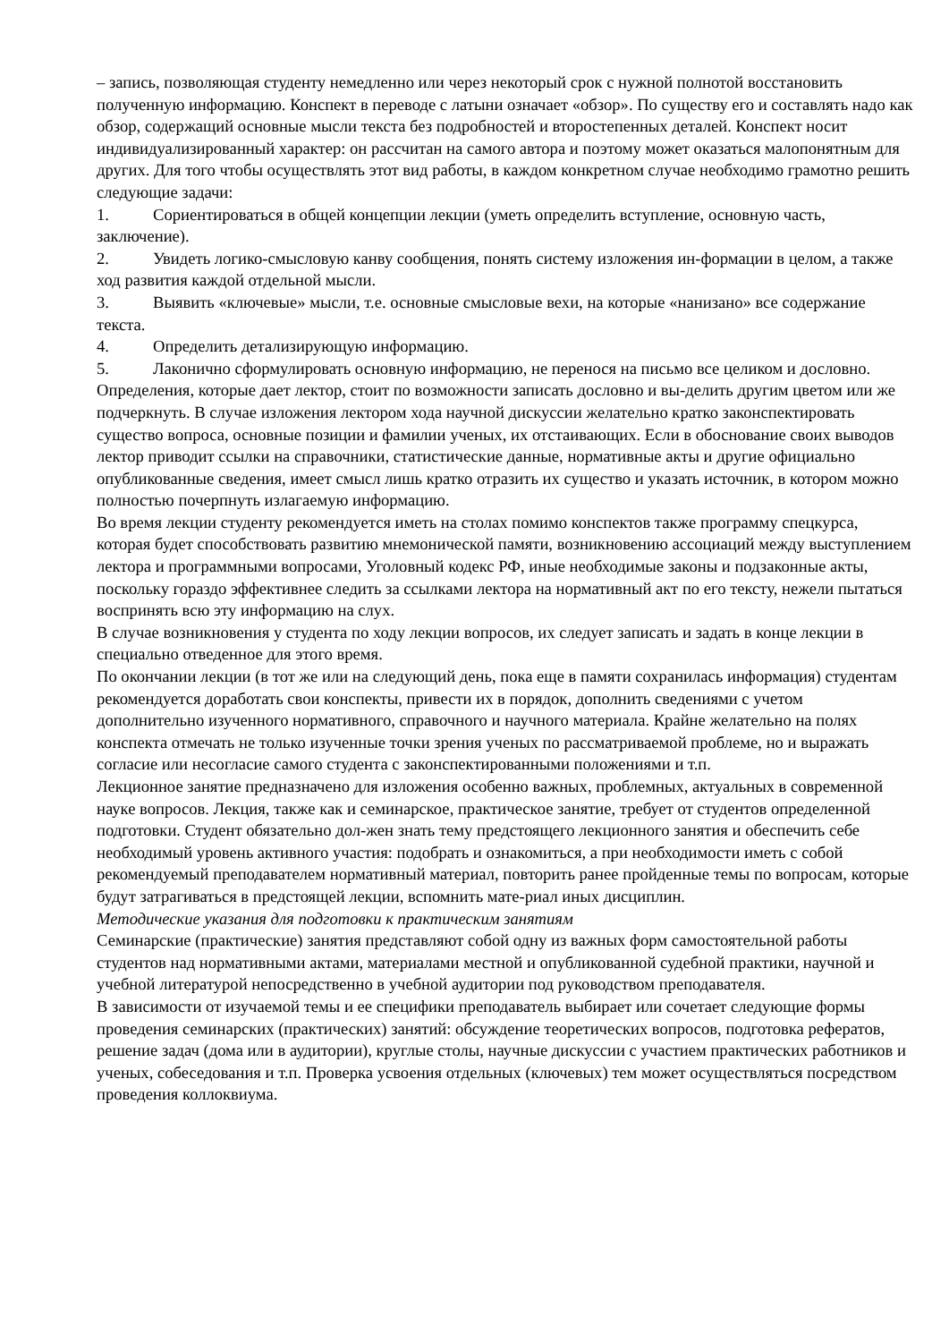– запись, позволяющая студенту немедленно или через некоторый срок с нужной полнотой восстановить полученную информацию. Конспект в переводе с латыни означает «обзор». По существу его и составлять надо как обзор, содержащий основные мысли текста без подробностей и второстепенных деталей. Конспект носит индивидуализированный характер: он рассчитан на самого автора и поэтому может оказаться малопонятным для других. Для того чтобы осуществлять этот вид работы, в каждом конкретном случае необходимо грамотно решить следующие задачи:
1. Сориентироваться в общей концепции лекции (уметь определить вступление, основную часть, заключение).
2. Увидеть логико-смысловую канву сообщения, понять систему изложения ин-формации в целом, а также ход развития каждой отдельной мысли.
3. Выявить «ключевые» мысли, т.е. основные смысловые вехи, на которые «нанизано» все содержание текста.
4. Определить детализирующую информацию.
5. Лаконично сформулировать основную информацию, не перенося на письмо все целиком и дословно.
Определения, которые дает лектор, стоит по возможности записать дословно и вы-делить другим цветом или же подчеркнуть. В случае изложения лектором хода научной дискуссии желательно кратко законспектировать существо вопроса, основные позиции и фамилии ученых, их отстаивающих. Если в обоснование своих выводов лектор приводит ссылки на справочники, статистические данные, нормативные акты и другие официально опубликованные сведения, имеет смысл лишь кратко отразить их существо и указать источник, в котором можно полностью почерпнуть излагаемую информацию.
Во время лекции студенту рекомендуется иметь на столах помимо конспектов также программу спецкурса, которая будет способствовать развитию мнемонической памяти, возникновению ассоциаций между выступлением лектора и программными вопросами, Уголовный кодекс РФ, иные необходимые законы и подзаконные акты, поскольку гораздо эффективнее следить за ссылками лектора на нормативный акт по его тексту, нежели пытаться воспринять всю эту информацию на слух.
В случае возникновения у студента по ходу лекции вопросов, их следует записать и задать в конце лекции в специально отведенное для этого время.
По окончании лекции (в тот же или на следующий день, пока еще в памяти сохранилась информация) студентам рекомендуется доработать свои конспекты, привести их в порядок, дополнить сведениями с учетом дополнительно изученного нормативного, справочного и научного материала. Крайне желательно на полях конспекта отмечать не только изученные точки зрения ученых по рассматриваемой проблеме, но и выражать согласие или несогласие самого студента с законспектированными положениями и т.п.
Лекционное занятие предназначено для изложения особенно важных, проблемных, актуальных в современной науке вопросов. Лекция, также как и семинарское, практическое занятие, требует от студентов определенной подготовки. Студент обязательно дол-жен знать тему предстоящего лекционного занятия и обеспечить себе необходимый уровень активного участия: подобрать и ознакомиться, а при необходимости иметь с собой рекомендуемый преподавателем нормативный материал, повторить ранее пройденные темы по вопросам, которые будут затрагиваться в предстоящей лекции, вспомнить мате-риал иных дисциплин.
Методические указания для подготовки к практическим занятиям
Семинарские (практические) занятия представляют собой одну из важных форм самостоятельной работы студентов над нормативными актами, материалами местной и опубликованной судебной практики, научной и учебной литературой непосредственно в учебной аудитории под руководством преподавателя.
В зависимости от изучаемой темы и ее специфики преподаватель выбирает или сочетает следующие формы проведения семинарских (практических) занятий: обсуждение теоретических вопросов, подготовка рефератов, решение задач (дома или в аудитории), круглые столы, научные дискуссии с участием практических работников и ученых, собеседования и т.п. Проверка усвоения отдельных (ключевых) тем может осуществляться посредством проведения коллоквиума.